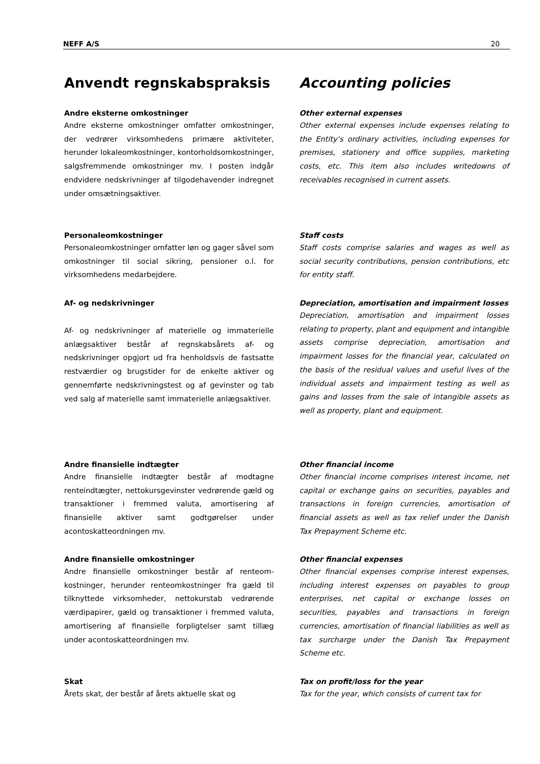NEFF A/S 20
Anvendt regnskabspraksis Accounting policies
Andre eksterne omkostninger
Andre eksterne omkostninger omfatter omkost­ninger, der vedrører virksomhedens primære akti­viteter, herunder lokaleomkostninger, kontor­holdsomkostninger, salgsfremmende omkostnin­ger mv. I posten indgår endvidere nedskrivninger af tilgodehavender indregnet under omsætnings­aktiver.
Other external expenses
Other external expenses include expenses relating to the Entity’s ordinary activities, including ex­penses for premises, stationery and office sup­plies, marketing costs, etc. This item also includes writedowns of receivables recognised in current assets.
Personaleomkostninger
Personaleomkostninger omfatter løn og gager såvel som omkostninger til social sikring, pensio­ner o.l. for virksomhedens medarbejdere.
Staff costs
Staff costs comprise salaries and wages as well as social security contributions, pension contribu­tions, etc for entity staff.
Af- og nedskrivninger
Af- og nedskrivninger af materielle og immaterielle anlægsaktiver består af regnskabsårets af- og nedskrivninger opgjort ud fra henholdsvis de fast­satte restværdier og brugstider for de enkelte aktiver og gennemførte nedskrivningstest og af gevinster og tab ved salg af materielle samt im­materielle anlægsaktiver.
Depreciation, amortisation and impairment losses
Depreciation, amortisation and impairment losses relating to property, plant and equipment and intangible assets comprise depreciation, amortisa­tion and impairment losses for the financial year, calculated on the basis of the residual values and useful lives of the individual assets and impair­ment testing as well as gains and losses from the sale of intangible assets as well as property, plant and equipment.
Andre finansielle indtægter
Andre finansielle indtægter består af modtagne renteindtægter, nettokursgevinster vedrørende gæld og transaktioner i fremmed valuta, amortise­ring af finansielle aktiver samt godtgørelser under acontoskatteordningen mv.
Other financial income
Other financial income comprises interest income, net capital or exchange gains on securities, paya­bles and transactions in foreign currencies, amor­tisation of financial assets as well as tax relief under the Danish Tax Prepayment Scheme etc.
Andre finansielle omkostninger
Andre finansielle omkostninger består af renteom­kostninger, herunder renteomkostninger fra gæld til tilknyttede virksomheder, nettokurstab vedrø­rende værdipapirer, gæld og transaktioner i fremmed valuta, amortisering af finansielle forplig­telser samt tillæg under acontoskatteordningen mv.
Other financial expenses
Other financial expenses comprise interest ex­penses, including interest expenses on payables to group enterprises, net capital or exchange losses on securities, payables and transactions in foreign currencies, amortisation of financial liabilities as well as tax surcharge under the Danish Tax Pre­payment Scheme etc.
Skat
Årets skat, der består af årets aktuelle skat og
Tax on profit/loss for the year
Tax for the year, which consists of current tax for